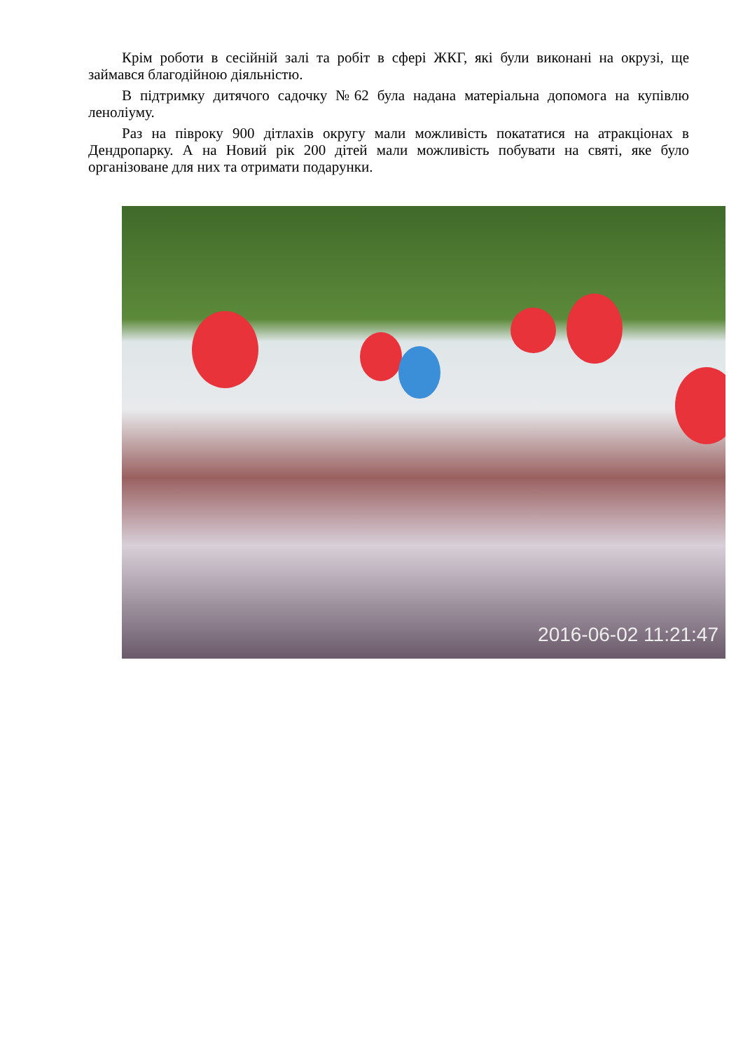Крім роботи в сесійній залі та робіт в сфері ЖКГ, які були виконані на окрузі, ще займався благодійною діяльністю.
В підтримку дитячого садочку №62 була надана матеріальна допомога на купівлю леноліуму.
Раз на півроку 900 дітлахів округу мали можливість покататися на атракціонах в Дендропарку. А на Новий рік 200 дітей мали можливість побувати на святі, яке було організоване для них та отримати подарунки.
2016-06-02 11:21:47